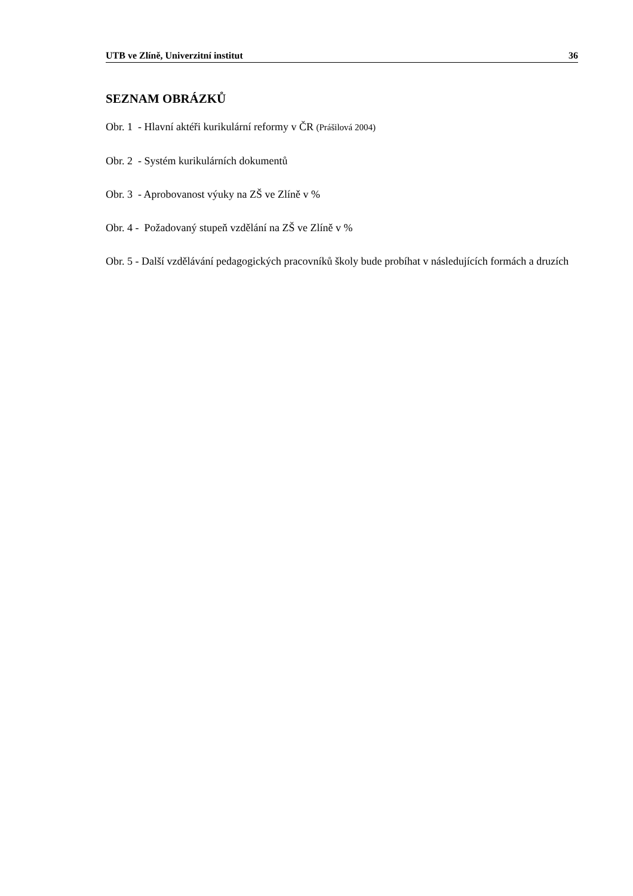UTB ve Zlíně, Univerzitní institut 36
SEZNAM OBRÁZKŮ
Obr. 1 - Hlavní aktéři kurikulární reformy v ČR (Prášilová 2004)
Obr. 2 - Systém kurikulárních dokumentů
Obr. 3 - Aprobovanost výuky na ZŠ ve Zlíně v %
Obr. 4 - Požadovaný stupeň vzdělání na ZŠ ve Zlíně v %
Obr. 5 - Další vzdělávání pedagogických pracovníků školy bude probíhat v následujících formách a druzích